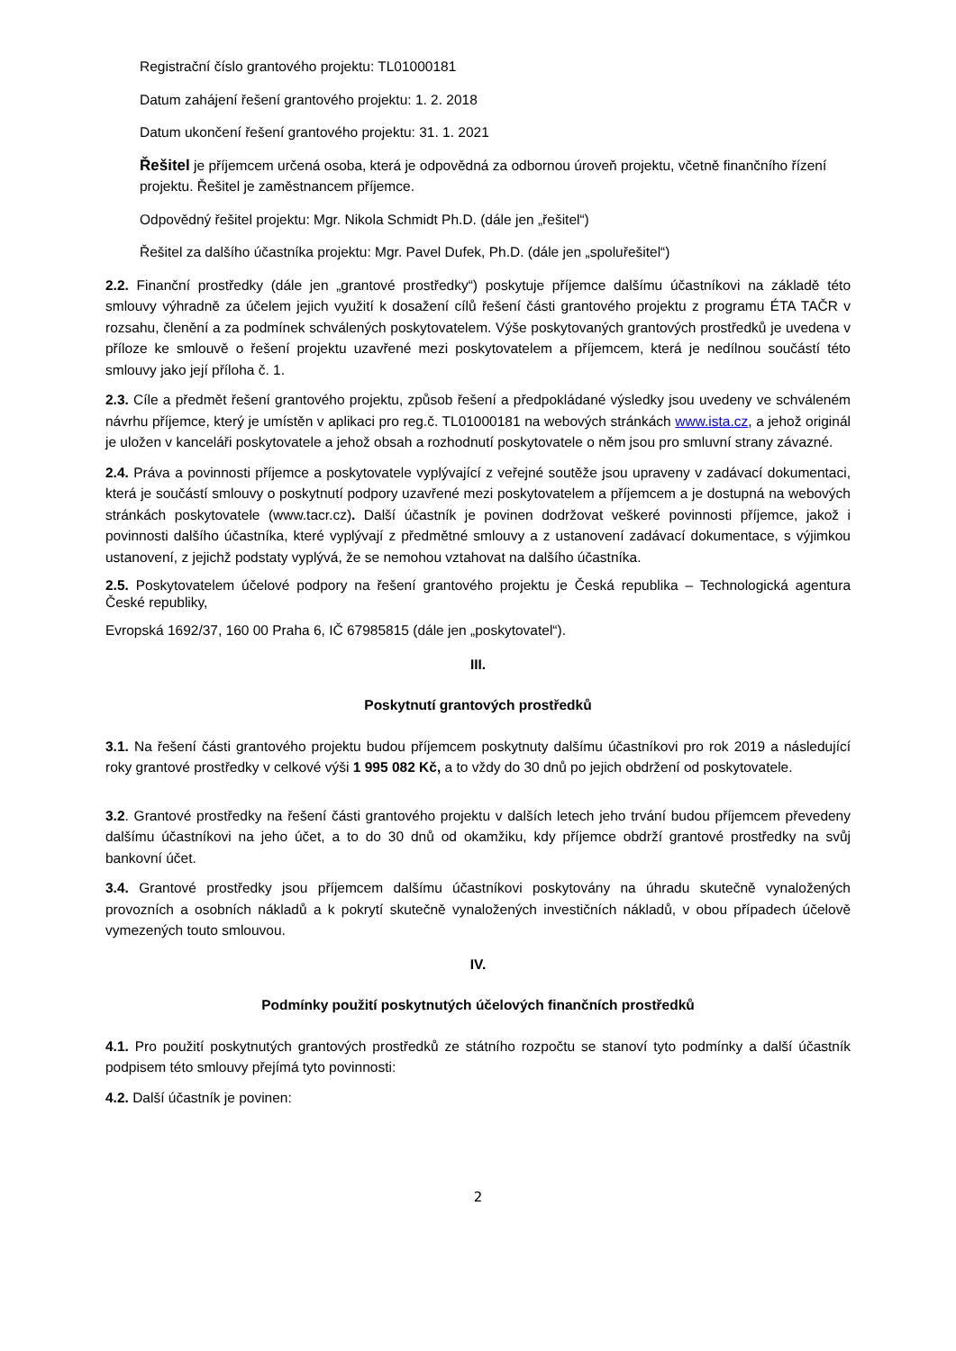Registrační číslo grantového projektu: TL01000181
Datum zahájení řešení grantového projektu: 1. 2. 2018
Datum ukončení řešení grantového projektu: 31. 1. 2021
Řešitel je příjemcem určená osoba, která je odpovědná za odbornou úroveň projektu, včetně finančního řízení projektu. Řešitel je zaměstnancem příjemce.
Odpovědný řešitel projektu: Mgr. Nikola Schmidt Ph.D. (dále jen „řešitel“)
Řešitel za dalšího účastníka projektu: Mgr. Pavel Dufek, Ph.D. (dále jen „spoluřešitel“)
2.2. Finanční prostředky (dále jen „grantové prostředky“) poskytuje příjemce dalšímu účastníkovi na základě této smlouvy výhradně za účelem jejich využití k dosažení cílů řešení části grantového projektu z programu ÉTA TAČR v rozsahu, členění a za podmínek schválených poskytovatelem. Výše poskytovaných grantových prostředků je uvedena v příloze ke smlouvě o řešení projektu uzavřené mezi poskytovatelem a příjemcem, která je nedílnou součástí této smlouvy jako její příloha č. 1.
2.3. Cíle a předmět řešení grantového projektu, způsob řešení a předpokládané výsledky jsou uvedeny ve schváleném návrhu příjemce, který je umístěn v aplikaci pro reg.č. TL01000181 na webových stránkách www.ista.cz, a jehož originál je uložen v kanceláři poskytovatele a jehož obsah a rozhodnutí poskytovatele o něm jsou pro smluvní strany závazné.
2.4. Práva a povinnosti příjemce a poskytovatele vyplývající z veřejné soutěže jsou upraveny v zadávací dokumentaci, která je součástí smlouvy o poskytnutí podpory uzavřené mezi poskytovatelem a příjemcem a je dostupná na webových stránkách poskytovatele (www.tacr.cz). Další účastník je povinen dodržovat veškeré povinnosti příjemce, jakož i povinnosti dalšího účastníka, které vyplývají z předmětné smlouvy a z ustanovení zadávací dokumentace, s výjimkou ustanovení, z jejichž podstaty vyplývá, že se nemohou vztahovat na dalšího účastníka.
2.5. Poskytovatelem účelové podpory na řešení grantového projektu je Česká republika – Technologická agentura České republiky,
Evropská 1692/37, 160 00 Praha 6, IČ 67985815 (dále jen „poskytovatel“).
III.
Poskytnutí grantových prostředků
3.1. Na řešení části grantového projektu budou příjemcem poskytnuty dalšímu účastníkovi pro rok 2019 a následující roky grantové prostředky v celkové výši 1 995 082 Kč, a to vždy do 30 dnů po jejich obdržení od poskytovatele.
3.2. Grantové prostředky na řešení části grantového projektu v dalších letech jeho trvání budou příjemcem převedeny dalšímu účastníkovi na jeho účet, a to do 30 dnů od okamžiku, kdy příjemce obdrží grantové prostředky na svůj bankovní účet.
3.4. Grantové prostředky jsou příjemcem dalšímu účastníkovi poskytovány na úhradu skutečně vynaložených provozních a osobních nákladů a k pokrytí skutečně vynaložených investičních nákladů, v obou případech účelově vymezených touto smlouvou.
IV.
Podmínky použití poskytnutých účelových finančních prostředků
4.1. Pro použití poskytnutých grantových prostředků ze státního rozpočtu se stanoví tyto podmínky a další účastník podpisem této smlouvy přejímá tyto povinnosti:
4.2. Další účastník je povinen:
2